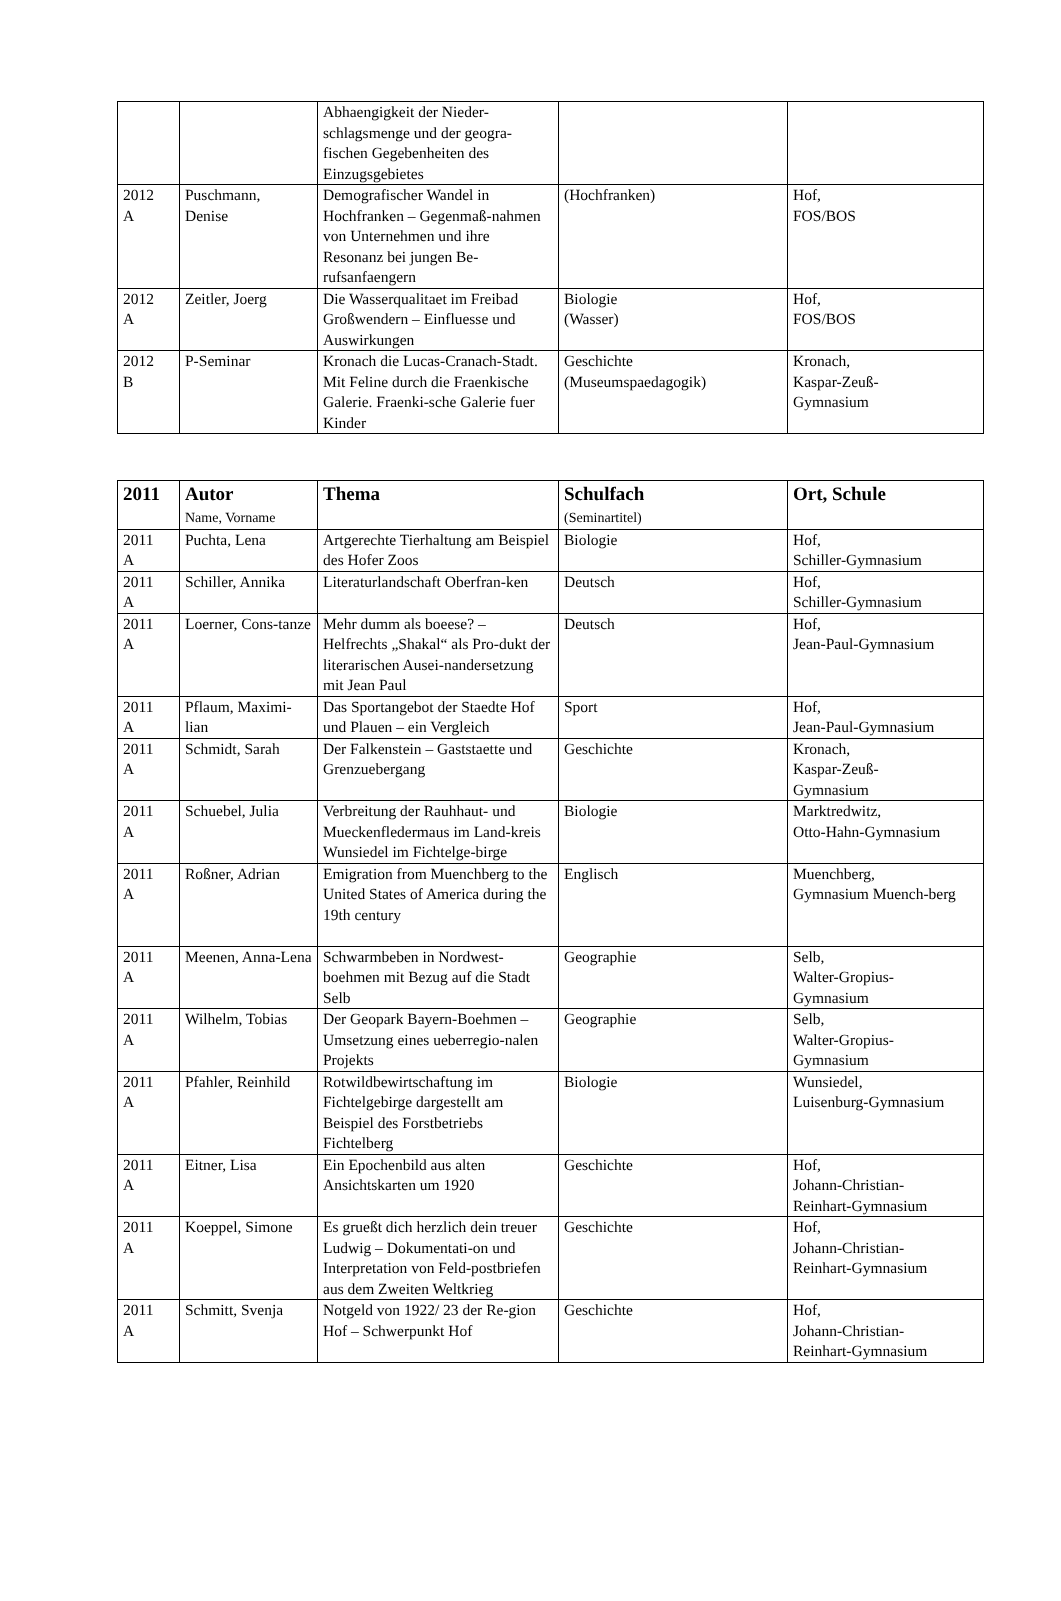| | | Abhaengigkeit der Nieder-schlagsmenge und der geogra-fischen Gegebenheiten des Einzugsgebietes | | |
| 2012 A | Puschmann, Denise | Demografischer Wandel in Hochfranken – Gegenmaß-nahmen von Unternehmen und ihre Resonanz bei jungen Be-rufsanfaengern | (Hochfranken) | Hof, FOS/BOS |
| 2012 A | Zeitler, Joerg | Die Wasserqualitaet im Freibad Großwendern – Einfluesse und Auswirkungen | Biologie (Wasser) | Hof, FOS/BOS |
| 2012 B | P-Seminar | Kronach die Lucas-Cranach-Stadt. Mit Feline durch die Fraenkische Galerie. Fraenki-sche Galerie fuer Kinder | Geschichte (Museumspaedagogik) | Kronach, Kaspar-Zeuß- Gymnasium |
| 2011 | Autor Name, Vorname | Thema | Schulfach (Seminartitel) | Ort, Schule |
| --- | --- | --- | --- | --- |
| 2011 A | Puchta, Lena | Artgerechte Tierhaltung am Beispiel des Hofer Zoos | Biologie | Hof, Schiller-Gymnasium |
| 2011 A | Schiller, Annika | Literaturlandschaft Oberfran-ken | Deutsch | Hof, Schiller-Gymnasium |
| 2011 A | Loerner, Cons-tanze | Mehr dumm als boeese? – Helfrechts „Shakal“ als Pro-dukt der literarischen Ausei-nandersetzung mit Jean Paul | Deutsch | Hof, Jean-Paul-Gymnasium |
| 2011 A | Pflaum, Maximi-lian | Das Sportangebot der Staedte Hof und Plauen – ein Vergleich | Sport | Hof, Jean-Paul-Gymnasium |
| 2011 A | Schmidt, Sarah | Der Falkenstein – Gaststaette und Grenzuebergang | Geschichte | Kronach, Kaspar-Zeuß- Gymnasium |
| 2011 A | Schuebel, Julia | Verbreitung der Rauhhaut- und Mueckenfledermaus im Land-kreis Wunsiedel im Fichtelge-birge | Biologie | Marktredwitz, Otto-Hahn-Gymnasium |
| 2011 A | Roßner, Adrian | Emigration from Muenchberg to the United States of America during the 19th century | Englisch | Muenchberg, Gymnasium Muench-berg |
| 2011 A | Meenen, Anna-Lena | Schwarmbeben in Nordwest-boehmen mit Bezug auf die Stadt Selb | Geographie | Selb, Walter-Gropius- Gymnasium |
| 2011 A | Wilhelm, Tobias | Der Geopark Bayern-Boehmen – Umsetzung eines ueberregio-nalen Projekts | Geographie | Selb, Walter-Gropius- Gymnasium |
| 2011 A | Pfahler, Reinhild | Rotwildbewirtschaftung im Fichtelgebirge dargestellt am Beispiel des Forstbetriebs Fichtelberg | Biologie | Wunsiedel, Luisenburg-Gymnasium |
| 2011 A | Eitner, Lisa | Ein Epochenbild aus alten Ansichtskarten um 1920 | Geschichte | Hof, Johann-Christian- Reinhart-Gymnasium |
| 2011 A | Koeppel, Simone | Es grueßt dich herzlich dein treuer Ludwig – Dokumentati-on und Interpretation von Feld-postbriefen aus dem Zweiten Weltkrieg | Geschichte | Hof, Johann-Christian- Reinhart-Gymnasium |
| 2011 A | Schmitt, Svenja | Notgeld von 1922/ 23 der Re-gion Hof – Schwerpunkt Hof | Geschichte | Hof, Johann-Christian- Reinhart-Gymnasium |